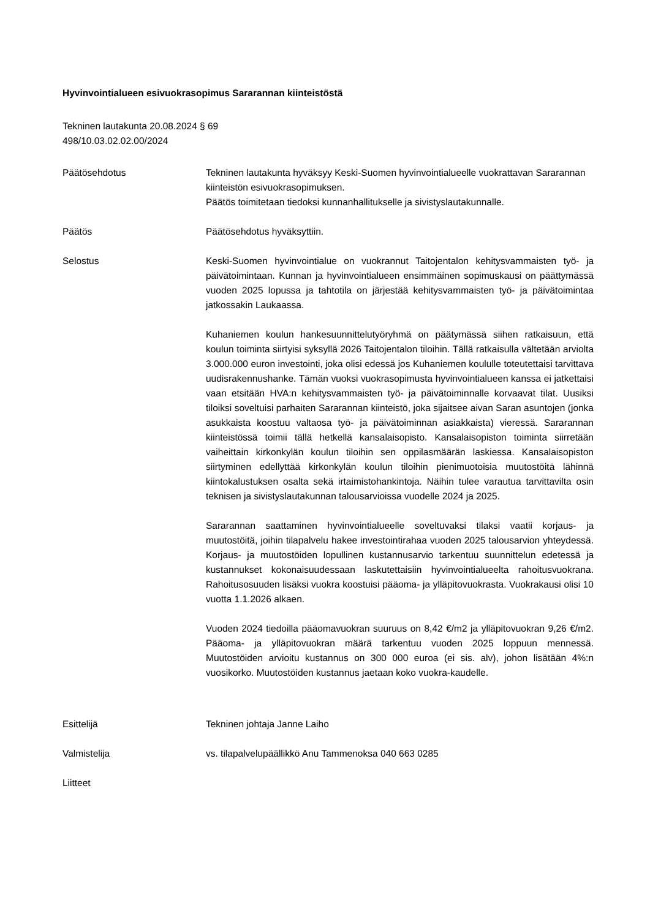Hyvinvointialueen esivuokrasopimus Sararannan kiinteistöstä
Tekninen lautakunta 20.08.2024 § 69
498/10.03.02.02.00/2024
Päätösehdotus Tekninen lautakunta hyväksyy Keski-Suomen hyvinvointialueelle vuokrattavan Sararannan kiinteistön esivuokrasopimuksen.
Päätös toimitetaan tiedoksi kunnanhallitukselle ja sivistyslautakunnalle.
Päätös Päätösehdotus hyväksyttiin.
Selostus Keski-Suomen hyvinvointialue on vuokrannut Taitojentalon kehitysvammaisten työ- ja päivätoimintaan. Kunnan ja hyvinvointialueen ensimmäinen sopimuskausi on päättymässä vuoden 2025 lopussa ja tahtotila on järjestää kehitysvammaisten työ- ja päivätoimintaa jatkossakin Laukaassa.
Kuhaniemen koulun hankesuunnittelutyöryhmä on päätymässä siihen ratkaisuun, että koulun toiminta siirtyisi syksyllä 2026 Taitojentalon tiloihin. Tällä ratkaisulla vältetään arviolta 3.000.000 euron investointi, joka olisi edessä jos Kuhaniemen koululle toteutettaisi tarvittava uudisrakennushanke. Tämän vuoksi vuokrasopimusta hyvinvointialueen kanssa ei jatkettaisi vaan etsitään HVA:n kehitysvammaisten työ- ja päivätoiminnalle korvaavat tilat. Uusiksi tiloiksi soveltuisi parhaiten Sararannan kiinteistö, joka sijaitsee aivan Saran asuntojen (jonka asukkaista koostuu valtaosa työ- ja päivätoiminnan asiakkaista) vieressä. Sararannan kiinteistössä toimii tällä hetkellä kansalaisopisto. Kansalaisopiston toiminta siirretään vaiheittain kirkonkylän koulun tiloihin sen oppilasmäärän laskiessa. Kansalaisopiston siirtyminen edellyttää kirkonkylän koulun tiloihin pienimuotoisia muutostöitä lähinnä kiintokalustuksen osalta sekä irtaimistohankintoja. Näihin tulee varautua tarvittavilta osin teknisen ja sivistyslautakunnan talousarvioissa vuodelle 2024 ja 2025.
Sararannan saattaminen hyvinvointialueelle soveltuvaksi tilaksi vaatii korjaus- ja muutostöitä, joihin tilapalvelu hakee investointirahaa vuoden 2025 talousarvion yhteydessä. Korjaus- ja muutostöiden lopullinen kustannusarvio tarkentuu suunnittelun edetessä ja kustannukset kokonaisuudessaan laskutettaisiin hyvinvointialueelta rahoitusvuokrana. Rahoitusosuuden lisäksi vuokra koostuisi pääoma- ja ylläpitovuokrasta. Vuokrakausi olisi 10 vuotta 1.1.2026 alkaen.
Vuoden 2024 tiedoilla pääomavuokran suuruus on 8,42 €/m2 ja ylläpitovuokran 9,26 €/m2. Pääoma- ja ylläpitovuokran määrä tarkentuu vuoden 2025 loppuun mennessä. Muutostöiden arvioitu kustannus on 300 000 euroa (ei sis. alv), johon lisätään 4%:n vuosikorko. Muutostöiden kustannus jaetaan koko vuokra-kaudelle.
Esittelijä Tekninen johtaja Janne Laiho
Valmistelija vs. tilapalvelupäällikkö Anu Tammenoksa 040 663 0285
Liitteet